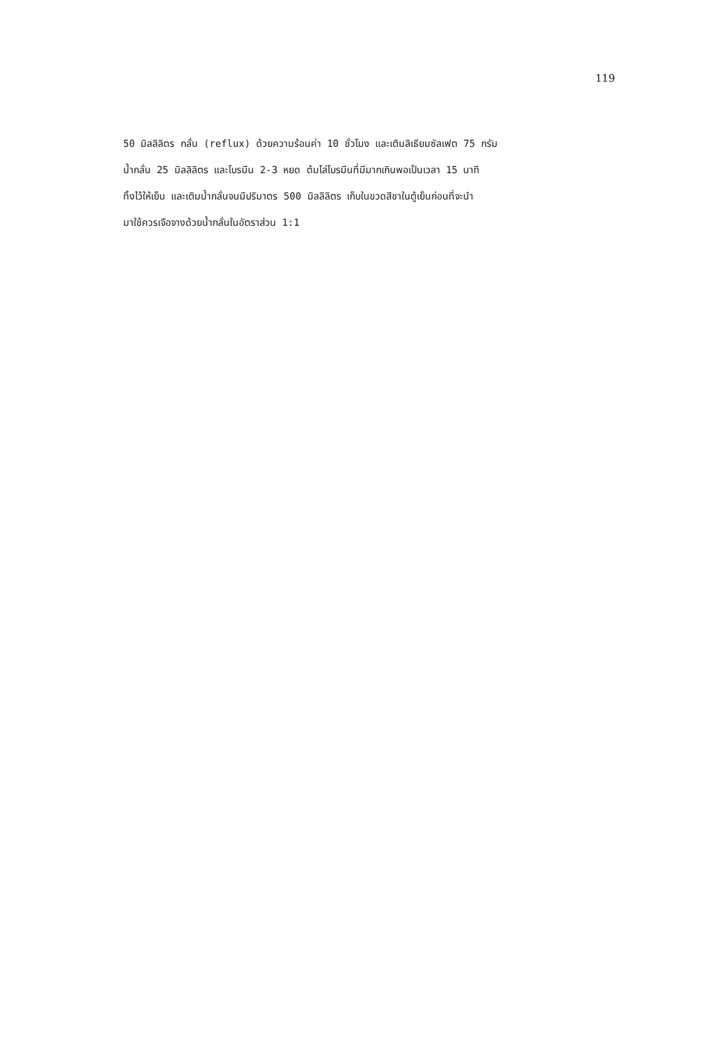119
50 มิลลิลิตร กลั่น (reflux) ด้วยความร้อนค่า 10 ชั่วโมง และเติมลิเธียมซัลเฟต 75 กรัม
น้ำกลั่น 25 มิลลิลิตร และโบรมีน 2-3 หยด ต้มไล่โบรมีนที่มีมากเกินพอเป็นเวลา 15 นาที
ทิ้งไว้ให้เย็น และเติมน้ำกลั่นจนมีปริมาตร 500 มิลลิลิตร เก็บในขวดสีชาในตู้เย็นก่อนที่จะนำ
มาใช้ควรเจือจางด้วยน้ำกลั่นในอัตราส่วน 1:1